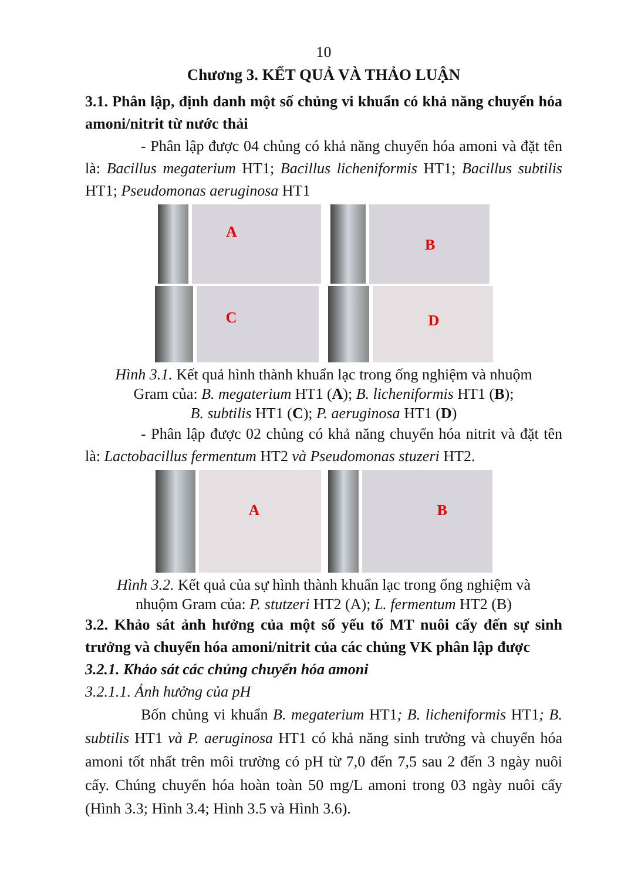10
Chương 3. KẾT QUẢ VÀ THẢO LUẬN
3.1. Phân lập, định danh một số chủng vi khuẩn có khả năng chuyển hóa amoni/nitrit từ nước thải
- Phân lập được 04 chủng có khả năng chuyển hóa amoni và đặt tên là: Bacillus megaterium HT1; Bacillus licheniformis HT1; Bacillus subtilis HT1; Pseudomonas aeruginosa HT1
A
B
C
D
Hình 3.1. Kết quả hình thành khuẩn lạc trong ống nghiệm và nhuộm
Gram của: B. megaterium HT1 (A); B. licheniformis HT1 (B);
B. subtilis HT1 (C); P. aeruginosa HT1 (D)
- Phân lập được 02 chủng có khả năng chuyển hóa nitrit và đặt tên là: Lactobacillus fermentum HT2 và Pseudomonas stuzeri HT2.
A
B
Hình 3.2. Kết quả của sự hình thành khuẩn lạc trong ống nghiệm và
nhuộm Gram của: P. stutzeri HT2 (A); L. fermentum HT2 (B)
3.2. Khảo sát ảnh hưởng của một số yếu tố MT nuôi cấy đến sự sinh trưởng và chuyển hóa amoni/nitrit của các chủng VK phân lập được
3.2.1. Khảo sát các chủng chuyển hóa amoni
3.2.1.1. Ảnh hưởng của pH
Bốn chủng vi khuẩn B. megaterium HT1; B. licheniformis HT1; B. subtilis HT1 và P. aeruginosa HT1 có khả năng sinh trưởng và chuyển hóa amoni tốt nhất trên môi trường có pH từ 7,0 đến 7,5 sau 2 đến 3 ngày nuôi cấy. Chúng chuyển hóa hoàn toàn 50 mg/L amoni trong 03 ngày nuôi cấy (Hình 3.3; Hình 3.4; Hình 3.5 và Hình 3.6).